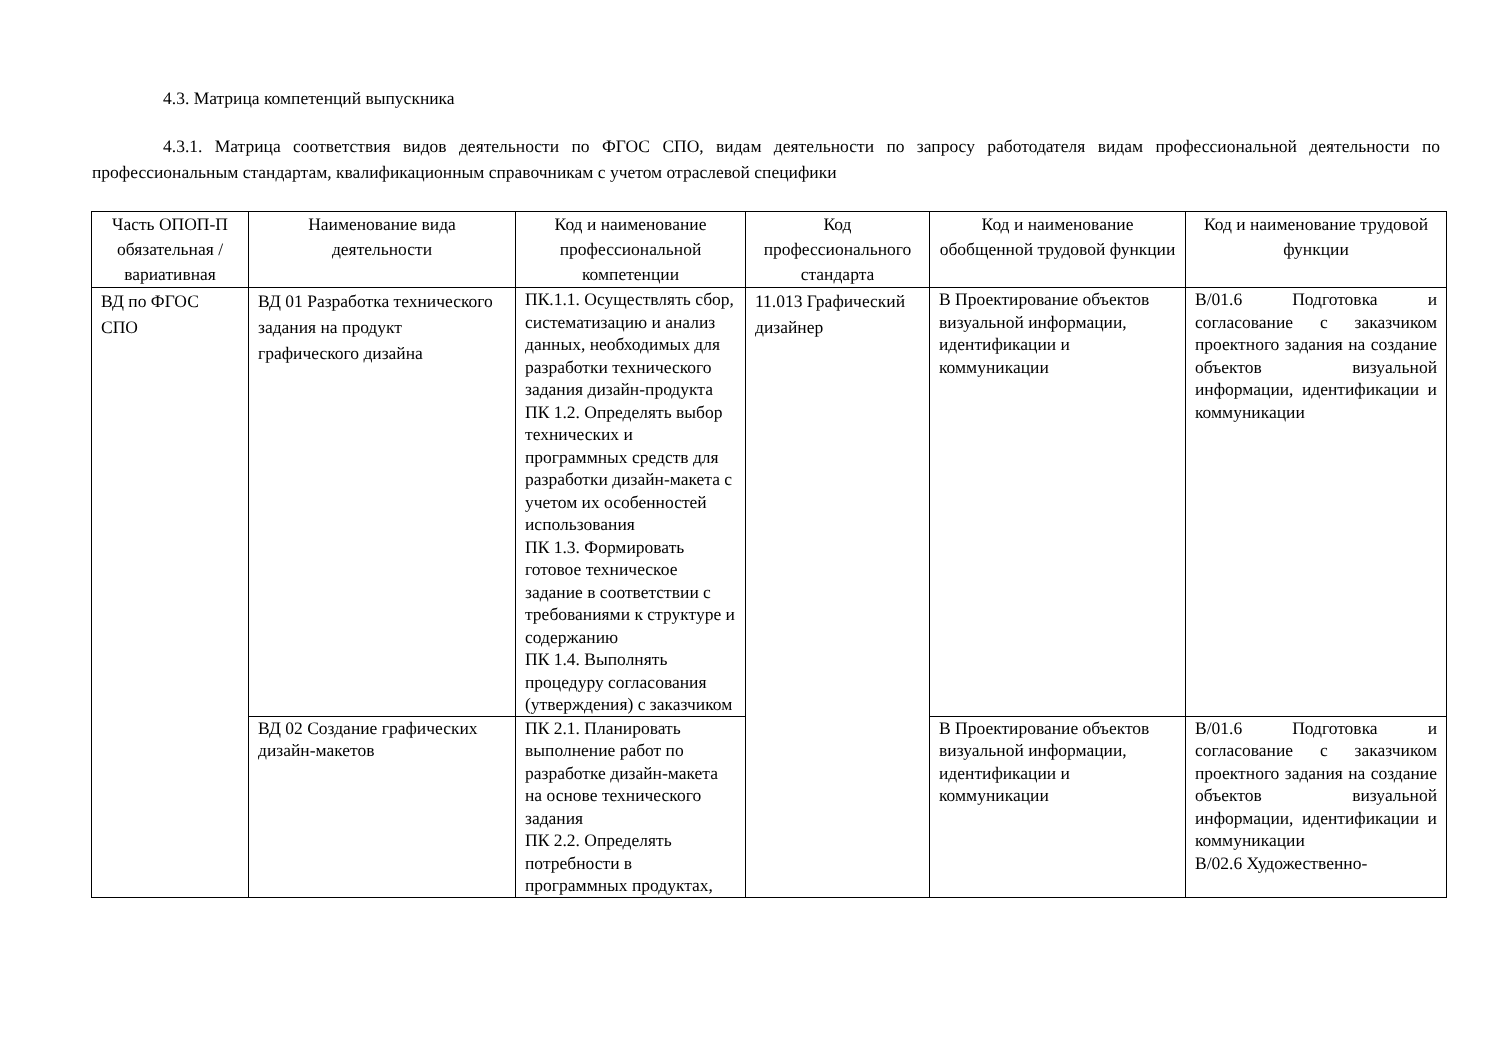4.3. Матрица компетенций выпускника
4.3.1. Матрица соответствия видов деятельности по ФГОС СПО, видам деятельности по запросу работодателя видам профессиональной деятельности по профессиональным стандартам, квалификационным справочникам с учетом отраслевой специфики
| Часть ОПОП-П обязательная /вариативная | Наименование вида деятельности | Код и наименование профессиональной компетенции | Код профессионального стандарта | Код и наименование обобщенной трудовой функции | Код и наименование трудовой функции |
| --- | --- | --- | --- | --- | --- |
| ВД по ФГОС СПО | ВД 01 Разработка технического задания на продукт графического дизайна | ПК.1.1. Осуществлять сбор, систематизацию и анализ данных, необходимых для разработки технического задания дизайн-продукта ПК 1.2. Определять выбор технических и программных средств для разработки дизайн-макета с учетом их особенностей использования ПК 1.3. Формировать готовое техническое задание в соответствии с требованиями к структуре и содержанию ПК 1.4. Выполнять процедуру согласования (утверждения) с заказчиком | 11.013 Графический дизайнер | В Проектирование объектов визуальной информации, идентификации и коммуникации | В/01.6 Подготовка и согласование с заказчиком проектного задания на создание объектов визуальной информации, идентификации и коммуникации |
| | ВД 02 Создание графических дизайн-макетов | ПК 2.1. Планировать выполнение работ по разработке дизайн-макета на основе технического задания ПК 2.2. Определять потребности в программных продуктах, | | В Проектирование объектов визуальной информации, идентификации и коммуникации | В/01.6 Подготовка и согласование с заказчиком проектного задания на создание объектов визуальной информации, идентификации и коммуникации В/02.6 Художественно- |